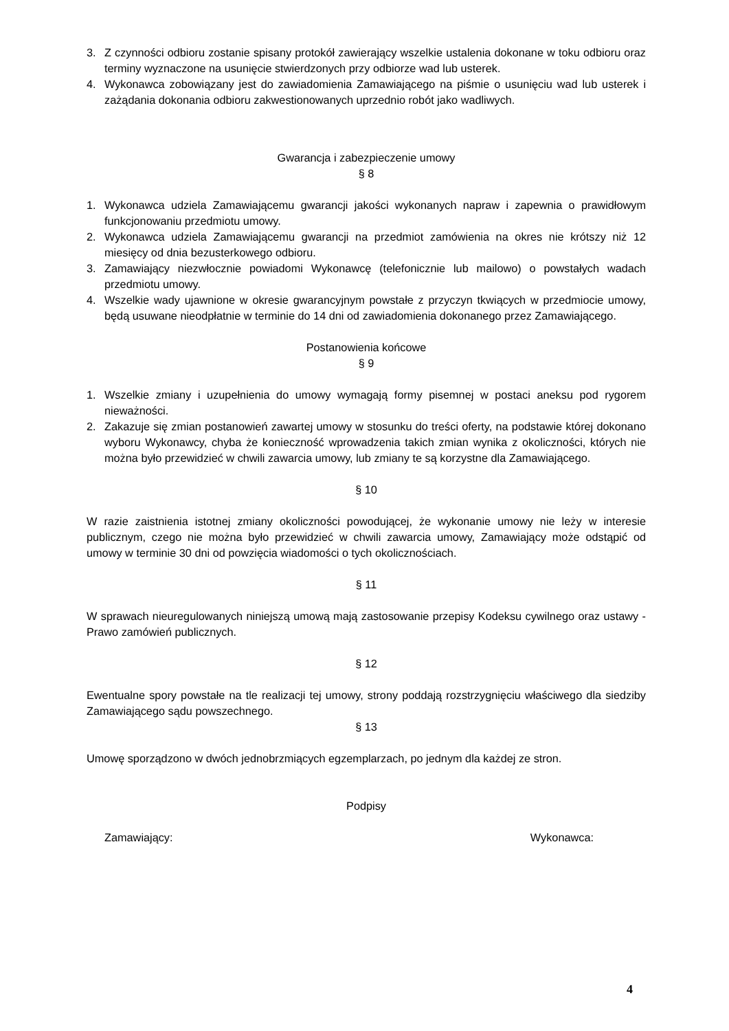3. Z czynności odbioru zostanie spisany protokół zawierający wszelkie ustalenia dokonane w toku odbioru oraz terminy wyznaczone na usunięcie stwierdzonych przy odbiorze wad lub usterek.
4. Wykonawca zobowiązany jest do zawiadomienia Zamawiającego na piśmie o usunięciu wad lub usterek i zażądania dokonania odbioru zakwestionowanych uprzednio robót jako wadliwych.
Gwarancja i zabezpieczenie umowy
§ 8
1. Wykonawca udziela Zamawiającemu gwarancji jakości wykonanych napraw i zapewnia o prawidłowym funkcjonowaniu przedmiotu umowy.
2. Wykonawca udziela Zamawiającemu gwarancji na przedmiot zamówienia na okres nie krótszy niż 12 miesięcy od dnia bezusterkowego odbioru.
3. Zamawiający niezwłocznie powiadomi Wykonawcę (telefonicznie lub mailowo) o powstałych wadach przedmiotu umowy.
4. Wszelkie wady ujawnione w okresie gwarancyjnym powstałe z przyczyn tkwiących w przedmiocie umowy, będą usuwane nieodpłatnie w terminie do 14 dni od zawiadomienia dokonanego przez Zamawiającego.
Postanowienia końcowe
§ 9
1. Wszelkie zmiany i uzupełnienia do umowy wymagają formy pisemnej w postaci aneksu pod rygorem nieważności.
2. Zakazuje się zmian postanowień zawartej umowy w stosunku do treści oferty, na podstawie której dokonano wyboru Wykonawcy, chyba że konieczność wprowadzenia takich zmian wynika z okoliczności, których nie można było przewidzieć w chwili zawarcia umowy, lub zmiany te są korzystne dla Zamawiającego.
§ 10
W razie zaistnienia istotnej zmiany okoliczności powodującej, że wykonanie umowy nie leży w interesie publicznym, czego nie można było przewidzieć w chwili zawarcia umowy, Zamawiający może odstąpić od umowy w terminie 30 dni od powzięcia wiadomości o tych okolicznościach.
§ 11
W sprawach nieuregulowanych niniejszą umową mają zastosowanie przepisy Kodeksu cywilnego oraz ustawy - Prawo zamówień publicznych.
§ 12
Ewentualne spory powstałe na tle realizacji tej umowy, strony poddają rozstrzygnięciu właściwego dla siedziby Zamawiającego sądu powszechnego.
§ 13
Umowę sporządzono w dwóch jednobrzmiących egzemplarzach, po jednym dla każdej ze stron.
Podpisy
Zamawiający: Wykonawca:
4